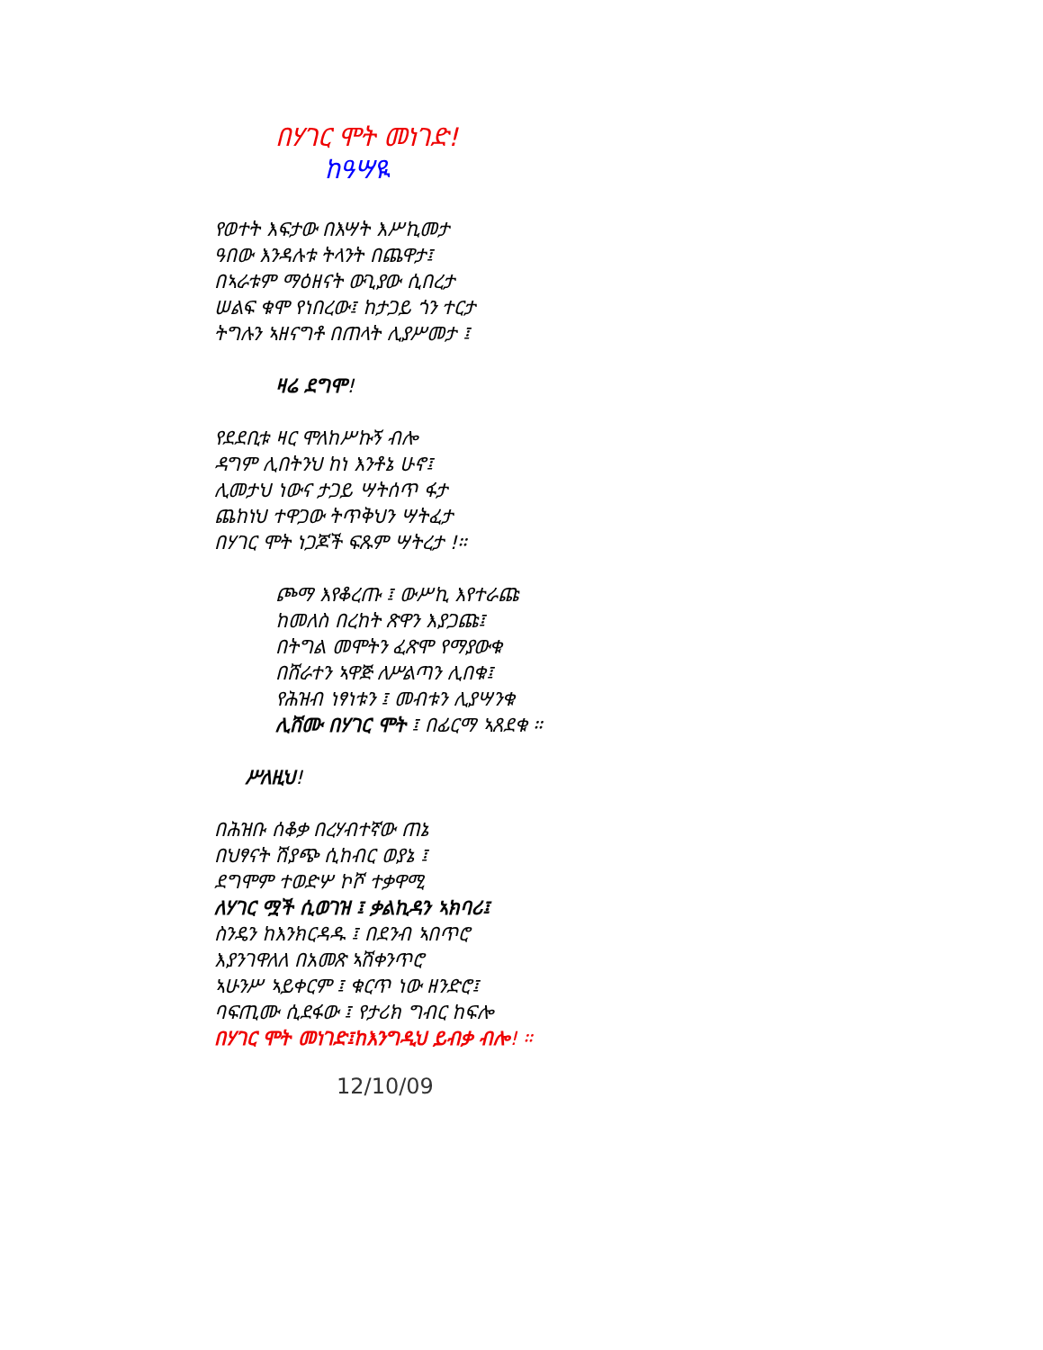በሃገር ሞት መነገድ!
ከዓሣዪ
የወተት እፍታው በእሣት እሥኪመታ
ዓበው እንዳሉቱ ትላንት በጨዋታ፤
በኣራቱም ማዕዘናት ውጊያው ሲበረታ
ሠልፍ ቁሞ የነበረው፤ ከታጋይ ጎን ተርታ
ትግሉን ኣዘናግቶ በጠላት ሊያሥመታ ፤
ዛሬ ደግሞ!
የደደቢቱ ዛር ሞለከሥኩኝ ብሎ
ዳግም ሊበትንህ ከነ እንቶኔ ሁኖ፤
ሊመታህ ነውና ታጋይ ሣትሰጥ ፋታ
ጨከነህ ተዋጋው ትጥቅህን ሣትፈታ
በሃገር ሞት ነጋጆች ፍጹም ሣትረታ !።
ጮማ እየቆረጡ ፤ ውሥኪ እየተራጩ
ከመለስ በረከት ጽዋን እያጋጩ፤
በትግል መሞትን ፈጽሞ የማያውቁ
በሸራተን ኣዋጅ ለሥልጣን ሊበቁ፤
የሕዝብ ነፃነቱን ፤ መብቱን ሊያሣንቁ
ሊሸሙ በሃገር ሞት ፤ በፊርማ ኣጸደቁ ።
ሥለዚህ!
በሕዝቡ ሰቆቃ በረሃብተኛው ጠኔ
በህፃናት ሽያጭ ሲከብር ወያኔ ፤
ደግሞም ተወድሦ ኮሾ ተቃዋሚ
ለሃገር ሟች ሲወገዝ ፤ ቃልኪዳን ኣክባሪ፤
ስንዴን ከእንክርዳዱ ፤ በደንብ ኣበጥሮ
እያንገዋለለ በአመጽ ኣሽቀንጥሮ
ኣሁንሥ ኣይቀርም ፤ ቁርጥ ነው ዘንድሮ፤
ባፍጢሙ ሲደፋው ፤ የታሪክ ግብር ከፍሎ
በሃገር ሞት መነገድ፤ከእንግዲህ ይብቃ ብሎ! ።
12/10/09